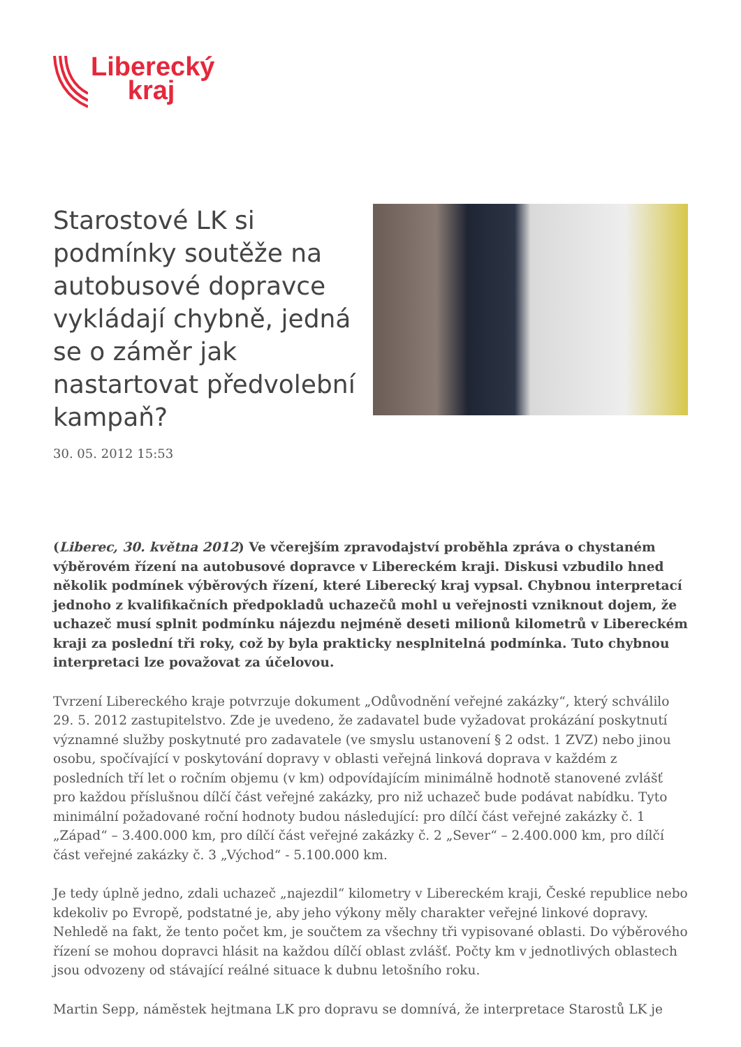Liberecký
kraj
Starostové LK si podmínky soutěže na autobusové dopravce vykládají chybně, jedná se o záměr jak nastartovat předvolební kampaň?
30. 05. 2012 15:53
(Liberec, 30. května 2012) Ve včerejším zpravodajství proběhla zpráva o chystaném výběrovém řízení na autobusové dopravce v Libereckém kraji. Diskusi vzbudilo hned několik podmínek výběrových řízení, které Liberecký kraj vypsal. Chybnou interpretací jednoho z kvalifikačních předpokladů uchazečů mohl u veřejnosti vzniknout dojem, že uchazeč musí splnit podmínku nájezdu nejméně deseti milionů kilometrů v Libereckém kraji za poslední tři roky, což by byla prakticky nesplnitelná podmínka. Tuto chybnou interpretaci lze považovat za účelovou.
Tvrzení Libereckého kraje potvrzuje dokument „Odůvodnění veřejné zakázky“, který schválilo 29. 5. 2012 zastupitelstvo. Zde je uvedeno, že zadavatel bude vyžadovat prokázání poskytnutí významné služby poskytnuté pro zadavatele (ve smyslu ustanovení § 2 odst. 1 ZVZ) nebo jinou osobu, spočívající v poskytování dopravy v oblasti veřejná linková doprava v každém z posledních tří let o ročním objemu (v km) odpovídajícím minimálně hodnotě stanovené zvlášť pro každou příslušnou dílčí část veřejné zakázky, pro niž uchazeč bude podávat nabídku. Tyto minimální požadované roční hodnoty budou následující: pro dílčí část veřejné zakázky č. 1 „Západ“ – 3.400.000 km, pro dílčí část veřejné zakázky č. 2 „Sever“ – 2.400.000 km, pro dílčí část veřejné zakázky č. 3 „Východ“ - 5.100.000 km.
Je tedy úplně jedno, zdali uchazeč „najezdil“ kilometry v Libereckém kraji, České republice nebo kdekoliv po Evropě, podstatné je, aby jeho výkony měly charakter veřejné linkové dopravy. Nehledě na fakt, že tento počet km, je součtem za všechny tři vypisované oblasti. Do výběrového řízení se mohou dopravci hlásit na každou dílčí oblast zvlášť. Počty km v jednotlivých oblastech jsou odvozeny od stávající reálné situace k dubnu letošního roku.
Martin Sepp, náměstek hejtmana LK pro dopravu se domnívá, že interpretace Starostů LK je